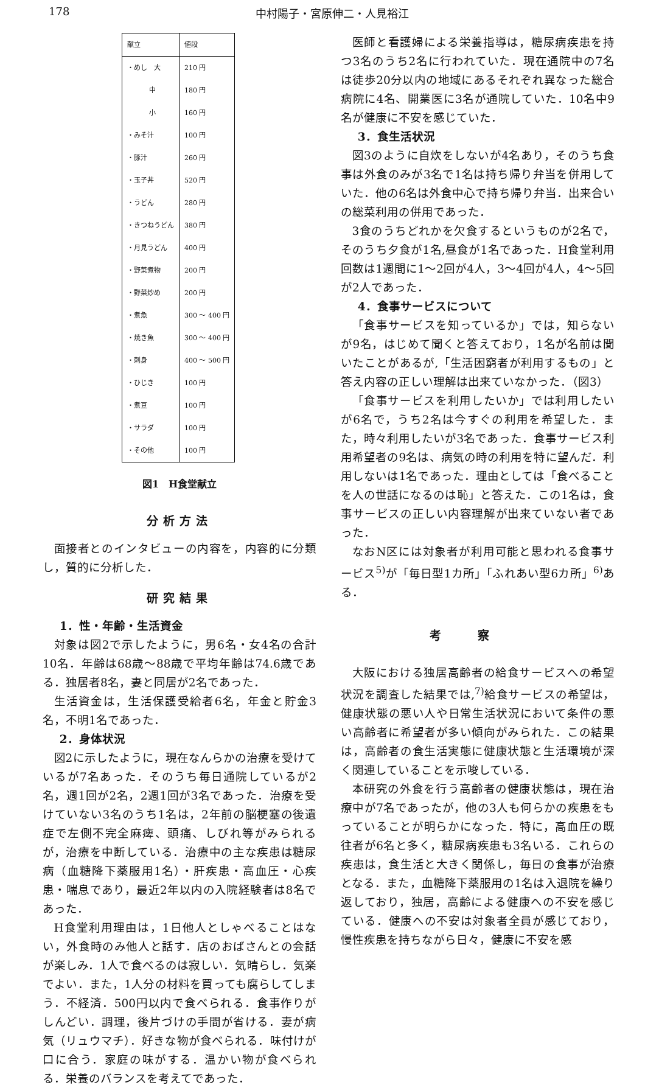178 中村陽子・宮原伸二・人見裕江
| 献立 | 値段 |
| --- | --- |
| ・めし 大 | 210 円 |
| 中 | 180 円 |
| 小 | 160 円 |
| ・みそ汁 | 100 円 |
| ・豚汁 | 260 円 |
| ・玉子丼 | 520 円 |
| ・うどん | 280 円 |
| ・きつねうどん | 380 円 |
| ・月見うどん | 400 円 |
| ・野菜煮物 | 200 円 |
| ・野菜炒め | 200 円 |
| ・煮魚 | 300 ～ 400 円 |
| ・焼き魚 | 300 ～ 400 円 |
| ・刺身 | 400 ～ 500 円 |
| ・ひじき | 100 円 |
| ・煮豆 | 100 円 |
| ・サラダ | 100 円 |
| ・その他 | 100 円 |
図1　H食堂献立
分析方法
面接者とのインタビューの内容を，内容的に分類し，質的に分析した．
研究結果
1．性・年齢・生活資金
対象は図2で示したように，男6名・女4名の合計10名．年齢は68歳～88歳で平均年齢は74.6歳である．独居者8名，妻と同居が2名であった．
生活資金は，生活保護受給者6名，年金と貯金3名，不明1名であった．
2．身体状況
図2に示したように，現在なんらかの治療を受けているが7名あった．そのうち毎日通院しているが2名，週1回が2名，2週1回が3名であった．治療を受けていない3名のうち1名は，2年前の脳梗塞の後遺症で左側不完全麻痺、頭痛、しびれ等がみられるが，治療を中断している．治療中の主な疾患は糖尿病（血糖降下薬服用1名）・肝疾患・高血圧・心疾患・喘息であり，最近2年以内の入院経験者は8名であった．
H食堂利用理由は，1日他人としゃべることはない，外食時のみ他人と話す．店のおばさんとの会話が楽しみ．1人で食べるのは寂しい．気晴らし．気楽でよい．また，1人分の材料を買っても腐らしてしまう．不経済．500円以内で食べられる．食事作りがしんどい．調理，後片づけの手間が省ける．妻が病気（リュウマチ）．好きな物が食べられる．味付けが口に合う．家庭の味がする．温かい物が食べられる．栄養のバランスを考えてであった．
医師と看護婦による栄養指導は，糖尿病疾患を持つ3名のうち2名に行われていた．現在通院中の7名は徒歩20分以内の地域にあるそれぞれ異なった総合病院に4名、開業医に3名が通院していた．10名中9名が健康に不安を感じていた．
3．食生活状況
図3のように自炊をしないが4名あり，そのうち食事は外食のみが3名で1名は持ち帰り弁当を併用していた．他の6名は外食中心で持ち帰り弁当．出来合いの総菜利用の併用であった．
3食のうちどれかを欠食するというものが2名で，そのうち夕食が1名,昼食が1名であった．H食堂利用回数は1週間に1～2回が4人，3～4回が4人，4～5回が2人であった．
4．食事サービスについて
「食事サービスを知っているか」では，知らないが9名，はじめて聞くと答えており，1名が名前は聞いたことがあるが,「生活困窮者が利用するもの」と答え内容の正しい理解は出来ていなかった．（図3）
「食事サービスを利用したいか」では利用したいが6名で，うち2名は今すぐの利用を希望した．また，時々利用したいが3名であった．食事サービス利用希望者の9名は、病気の時の利用を特に望んだ．利用しないは1名であった．理由としては「食べることを人の世話になるのは恥」と答えた．この1名は，食事サービスの正しい内容理解が出来ていない者であった．
なおN区には対象者が利用可能と思われる食事サービス<sup>5)</sup>が「毎日型1カ所」「ふれあい型6カ所」<sup>6)</sup>ある．
考察
大阪における独居高齢者の給食サービスへの希望状況を調査した結果では,<sup>7)</sup>給食サービスの希望は，健康状態の悪い人や日常生活状況において条件の悪い高齢者に希望者が多い傾向がみられた．この結果は，高齢者の食生活実態に健康状態と生活環境が深く関連していることを示唆している．
本研究の外食を行う高齢者の健康状態は，現在治療中が7名であったが，他の3人も何らかの疾患をもっていることが明らかになった．特に，高血圧の既往者が6名と多く，糖尿病疾患も3名いる．これらの疾患は，食生活と大きく関係し，毎日の食事が治療となる．また，血糖降下薬服用の1名は入退院を繰り返しており，独居，高齢による健康への不安を感じている．健康への不安は対象者全員が感じており，慢性疾患を持ちながら日々，健康に不安を感